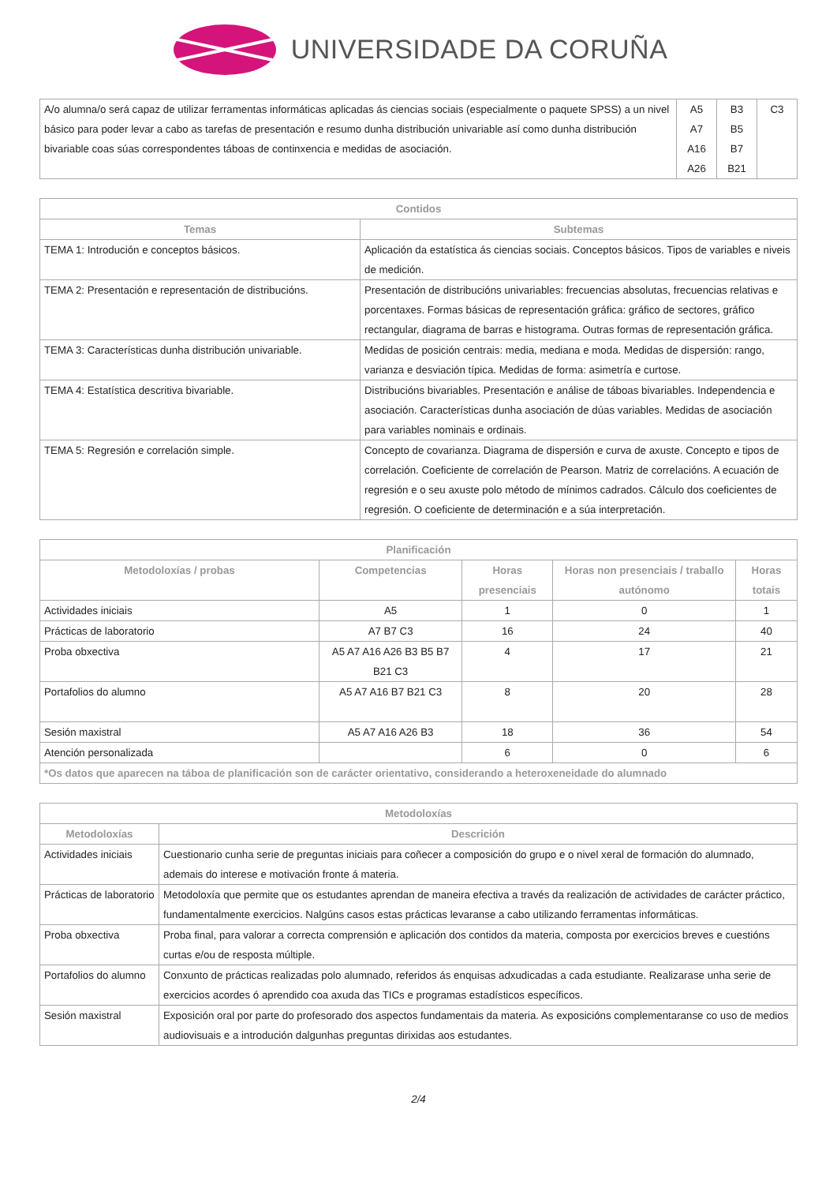UNIVERSIDADE DA CORUÑA
| A/o alumna/o será capaz de utilizar ferramentas informáticas aplicadas ás ciencias sociais (especialmente o paquete SPSS) a un nivel básico para poder levar a cabo as tarefas de presentación e resumo dunha distribución univariable así como dunha distribución bivariable coas súas correspondentes táboas de continxencia e medidas de asociación. | A5 A7 A16 A26 | B3 B5 B7 B21 | C3 |
| Contidos | |
| --- | --- |
| Temas | Subtemas |
| TEMA 1: Introdución e conceptos básicos. | Aplicación da estatística ás ciencias sociais. Conceptos básicos. Tipos de variables e niveis de medición. |
| TEMA 2: Presentación e representación de distribucións. | Presentación de distribucións univariables: frecuencias absolutas, frecuencias relativas e porcentaxes. Formas básicas de representación gráfica: gráfico de sectores, gráfico rectangular, diagrama de barras e histograma. Outras formas de representación gráfica. |
| TEMA 3: Características dunha distribución univariable. | Medidas de posición centrais: media, mediana e moda. Medidas de dispersión: rango, varianza e desviación típica. Medidas de forma: asimetría e curtose. |
| TEMA 4: Estatística descritiva bivariable. | Distribucións bivariables. Presentación e análise de táboas bivariables. Independencia e asociación. Características dunha asociación de dúas variables. Medidas de asociación para variables nominais e ordinais. |
| TEMA 5: Regresión e correlación simple. | Concepto de covarianza. Diagrama de dispersión e curva de axuste. Concepto e tipos de correlación. Coeficiente de correlación de Pearson. Matriz de correlacións. A ecuación de regresión e o seu axuste polo método de mínimos cadrados. Cálculo dos coeficientes de regresión. O coeficiente de determinación e a súa interpretación. |
| Planificación | | | | |
| --- | --- | --- | --- | --- |
| Metodoloxías / probas | Competencias | Horas presenciais | Horas non presenciais / traballo autónomo | Horas totais |
| Actividades iniciais | A5 | 1 | 0 | 1 |
| Prácticas de laboratorio | A7 B7 C3 | 16 | 24 | 40 |
| Proba obxectiva | A5 A7 A16 A26 B3 B5 B7 B21 C3 | 4 | 17 | 21 |
| Portafolios do alumno | A5 A7 A16 B7 B21 C3 | 8 | 20 | 28 |
| Sesión maxistral | A5 A7 A16 A26 B3 | 18 | 36 | 54 |
| Atención personalizada | | 6 | 0 | 6 |
| *Os datos que aparecen na táboa de planificación son de carácter orientativo, considerando a heteroxeneidade do alumnado | | | | |
| Metodoloxías | |
| --- | --- |
| Metodoloxías | Descrición |
| Actividades iniciais | Cuestionario cunha serie de preguntas iniciais para coñecer a composición do grupo e o nivel xeral de formación do alumnado, ademais do interese e motivación fronte á materia. |
| Prácticas de laboratorio | Metodoloxía que permite que os estudantes aprendan de maneira efectiva a través da realización de actividades de carácter práctico, fundamentalmente exercicios. Nalgúns casos estas prácticas levaranse a cabo utilizando ferramentas informáticas. |
| Proba obxectiva | Proba final, para valorar a correcta comprensión e aplicación dos contidos da materia, composta por exercicios breves e cuestións curtas e/ou de resposta múltiple. |
| Portafolios do alumno | Conxunto de prácticas realizadas polo alumnado, referidos ás enquisas adxudicadas a cada estudiante. Realizarase unha serie de exercicios acordes ó aprendido coa axuda das TICs e programas estadísticos específicos. |
| Sesión maxistral | Exposición oral por parte do profesorado dos aspectos fundamentais da materia. As exposicións complementaranse co uso de medios audiovisuais e a introdución dalgunhas preguntas dirixidas aos estudantes. |
2/4